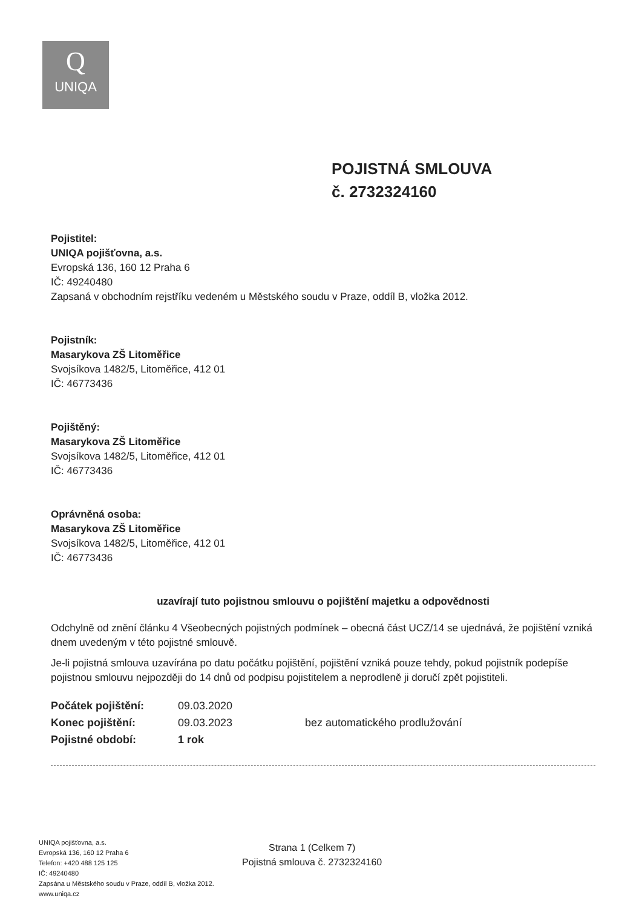Q
UNIQA
POJISTNÁ SMLOUVA
č. 2732324160
Pojistitel:
UNIQA pojišťovna, a.s.
Evropská 136, 160 12 Praha 6
IČ: 49240480
Zapsaná v obchodním rejstříku vedeném u Městského soudu v Praze, oddíl B, vložka 2012.
Pojistník:
Masarykova ZŠ Litoměřice
Svojsíkova 1482/5, Litoměřice, 412 01
IČ: 46773436
Pojištěný:
Masarykova ZŠ Litoměřice
Svojsíkova 1482/5, Litoměřice, 412 01
IČ: 46773436
Oprávněná osoba:
Masarykova ZŠ Litoměřice
Svojsíkova 1482/5, Litoměřice, 412 01
IČ: 46773436
uzavírají tuto pojistnou smlouvu o pojištění majetku a odpovědnosti
Odchylně od znění článku 4 Všeobecných pojistných podmínek – obecná část UCZ/14 se ujednává, že pojištění vzniká dnem uvedeným v této pojistné smlouvě.
Je-li pojistná smlouva uzavírána po datu počátku pojištění, pojištění vzniká pouze tehdy, pokud pojistník podepíše pojistnou smlouvu nejpozději do 14 dnů od podpisu pojistitelem a neprodleně ji doručí zpět pojistiteli.
| Počátek pojištění: | 09.03.2020 | |
| Konec pojištění: | 09.03.2023 | bez automatického prodlužování |
| Pojistné období: | 1 rok | |
UNIQA pojišťovna, a.s.
Evropská 136, 160 12 Praha 6
Telefon: +420 488 125 125
IČ: 49240480
Zapsána u Městského soudu v Praze, oddíl B, vložka 2012.
www.uniqa.cz
Strana 1 (Celkem 7)
Pojistná smlouva č. 2732324160